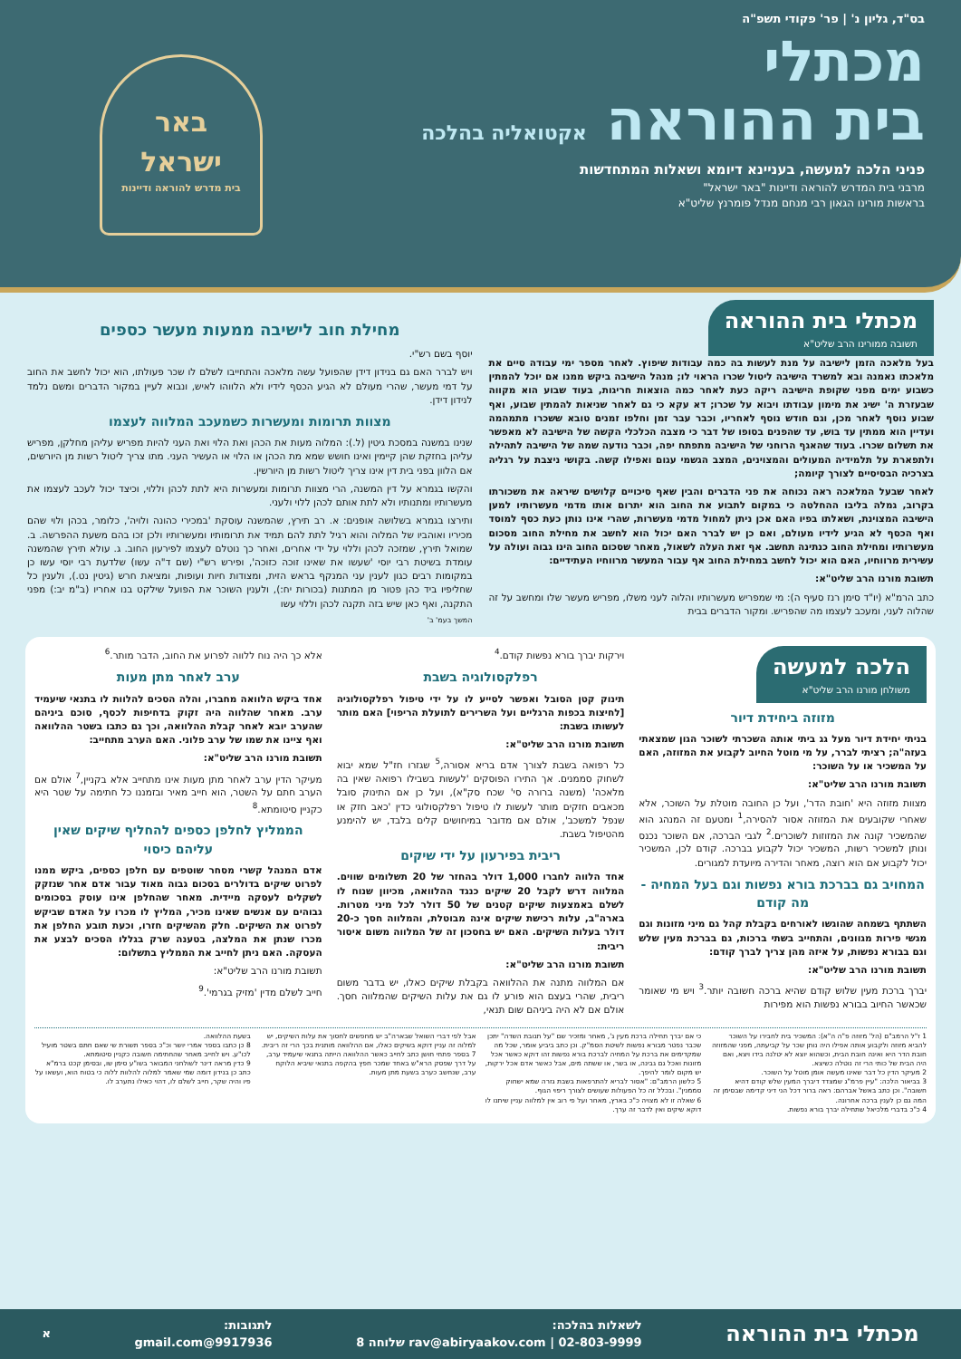בס"ד, גליון נ' | פר' פקודי תשפ"ה
מכתלי
בית ההוראה אקטואליה בהלכה
פניני הלכה למעשה, בעניינא דיומא ושאלות המתחדשות
מרבני בית המדרש להוראה ודיינות "באר ישראל"
בראשות מורינו הגאון רבי מנחם מנדל פומרנץ שליט"א
באר
ישראל
בית מדרש להוראה ודיינות
מכתלי בית ההוראה תשובה ממורינו הרב שליט"א
בעל מלאכה הזמן לישיבה על מנת לעשות בה כמה עבודות שיפוץ. לאחר מספר ימי עבודה סיים את מלאכתו נאמנה ובא למשרד הישיבה ליטול שכרו הראוי לו; מנהל הישיבה ביקש ממנו אם יוכל להמתין כשבוע ימים מפני שקופת הישיבה ריקה כעת לאחר כמה הוצאות חריגות, בעוד שבוע הוא מקווה שבעזרת ה' ישיג את מימון עבודתו ויבוא על שכרו; דא עקא כי גם לאחר שניאות להמתין שבוע, ואף שבוע נוסף לאחר מכן, וגם חודש נוסף לאחריו, וכבר עבר זמן וחלפו זמנים טובא ששכרו מתמהמה ועדיין הוא ממתין עד בוש, עד שהפנים בסופו של דבר כי מצבה הכלכלי הקשה של הישיבה לא מאפשר את תשלום שכרו. בעוד שהאגף הרוחני של הישיבה מתפתח יפה, וכבר נודעה שמה של הישיבה לתהילה ולתפארת על תלמידיה המעולים והמצוינים, המצב הגשמי עגום ואפילו קשה. בקושי ניצבת על רגליה בצרכיה הבסיסיים לצורך קיומה;
לאחר שבעל המלאכה ראה נכוחה את פני הדברים והבין שאף סיכויים קלושים שיראה את משכורתו בקרוב, גמלה בליבו ההחלטה כי במקום לתבוע את החוב הוא יתרום אותו מדמי מעשרותיו למען הישיבה המצוינת, ושאלתו בפיו האם אכן ניתן למחול מדמי מעשרות, שהרי אינו נותן כעת כסף למוסד ואף הכסף לא הגיע לידיו מעולם, ואם כן יש לברר האם יכול הוא לחשב את מחילת החוב מסכום מעשרותיו ומחילת החוב כנתינה תחשב. אף זאת העלה לשאול, מאחר שסכום החוב הינו גבוה ועולה על עשירית מרווחיו, האם הוא יכול לחשב במחילת החוב אף עבור המעשר מרווחיו העתידיים:
תשובת מורנו הרב שליט"א:
כתב הרמ"א (יו"ד סימן רנז סעיף ה): מי שמפריש מעשרותיו והלוה לעני משלו, מפריש מעשר שלו ומחשב על זה שהלוה לעני, ומעכב לעצמו מה שהפריש. ומקור הדברים בבית
מחילת חוב לישיבה ממעות מעשר כספים
יוסף בשם רש"י.
ויש לברר האם גם בנידון דידן שהפועל עשה מלאכה והתחייבו לשלם לו שכר פעולתו, הוא יכול לחשב את החוב על דמי מעשר, שהרי מעולם לא הגיע הכסף לידיו ולא הלווהו לאיש, ונבוא לעיין במקור הדברים ומשם נלמד לנידון דידן.
מצוות תרומות ומעשרות כשמעכב המלווה לעצמו
שנינו במשנה במסכת גיטין (ל.): המלוה מעות את הכהן ואת הלוי ואת העני להיות מפריש עליהן מחלקן, מפריש עליהן בחזקת שהן קיימין ואינו חושש שמא מת הכהן או הלוי או העשיר העני. מתו צריך ליטול רשות מן היורשים, אם הלוון בפני בית דין אינו צריך ליטול רשות מן היורשין.
והקשו בגמרא על דין המשנה, הרי מצוות תרומות ומעשרות היא לתת לכהן וללוי, וכיצד יכול לעכב לעצמו את מעשרותיו ומתנותיו ולא לתת אותם לכהן ללוי ולעני.
ותירצו בגמרא בשלושה אופנים: א. רב תירץ, שהמשנה עוסקת 'במכירי כהונה ולויה', כלומר, בכהן ולוי שהם מכיריו ואוהביו של המלוה והוא רגיל לתת להם תמיד את תרומותיו ומעשרותיו ולכן זכו בהם משעת ההפרשה. ב. שמואל תירץ, שמזכה לכהן וללוי על ידי אחרים, ואחר כך נוטלם לעצמו לפירעון החוב. ג. עולא תירץ שהמשנה עומדת בשיטת רבי יוסי 'שעשו את שאינו זוכה כזוכה', ופירש רש"י (שם ד"ה עשו) שלדעת רבי יוסי עשו כן במקומות רבים כגון לענין עני המנקף בראש הזית, ומצודות חיות ועופות, ומציאת חרש (גיטין נט.), ולענין כל שחליפיו ביד כהן פטור מן המתנות (בכורות יח:), ולענין השוכר את הפועל שילקט בנו אחריו (ב"מ יב:) מפני התקנה, ואף כאן שיש בזה תקנה לכהן וללוי עשו
המשך בעמ' ב'
הלכה למעשה משולחן מורנו הרב שליט"א
מזוזה ביחידת דיור
בניתי יחידת דיור מעל גג ביתי אותה השכרתי לשוכר הגון שמצאתי בעזה"ה; רציתי לברר, על מי מוטל החיוב לקבוע את המזוזה, האם על המשכיר או על השוכר:
תשובת מורנו הרב שליט"א:
מצוות מזוזה היא 'חובת הדר', ועל כן החובה מוטלת על השוכר, אלא שאחרי שקובעים את המזוזה אסור להסירה,<sup>1</sup> ומטעם זה המנהג הוא שהמשכיר קונה את המזוזות לשוכרים.<sup>2</sup> לגבי הברכה, אם השוכר נכנס ונותן למשכיר רשות, המשכיר יכול לקבוע בברכה. קודם לכן, המשכיר יכול לקבוע אם הוא רוצה, מאחר והדירה מיועדת למגורים.
המחויב גם בברכת בורא נפשות וגם בעל המחיה - מה קודם
השתתף בשמחה שהוגשו לאורחים בקבלת קהל גם מיני מזונות וגם מגשי פירות מגוונים, והתחייב בשתי ברכות, גם בברכת מעין שלש וגם בבורא נפשות, על איזה מהן צריך לברך קודם:
תשובת מורנו הרב שליט"א:
יברך ברכת מעין שלוש קודם שהיא ברכה חשובה יותר.<sup>3</sup> ויש מי שאומר שכאשר החיוב בבורא נפשות הוא מפירות
וירקות יברך בורא נפשות קודם.<sup>4</sup>
רפלקסולוגיה בשבת
תינוק קטן הסובל ואפשר לסייע לו על ידי טיפול רפלקסולוגיה [לחיצות בכפות הרגליים ועל השרירים לתועלת הריפוי] האם מותר לעשותו בשבת:
תשובת מורנו הרב שליט"א:
כל רפואה בשבת לצורך אדם בריא אסורה,<sup>5</sup> שגזרו חז"ל שמא יבוא לשחוק סממנים. אך התירו הפוסקים 'לעשות בשבילו רפואה שאין בה מלאכה' (משנה ברורה סי' שכח סק"א), ועל כן אם התינוק סובל מכאבים חזקים מותר לעשות לו טיפול רפלקסולוגי כדין 'כאב חזק או שנפל למשכב', אולם אם מדובר במיחושים קלים בלבד, יש להימנע מהטיפול בשבת.
ריבית בפירעון על ידי שיקים
אחד הלווה לחברו 1,000 דולר בהחזר של 20 תשלומים שווים. המלווה דרש לקבל 20 שיקים כנגד ההלוואה, מכיוון שנוח לו לשלם באמצעות שיקים קטנים של 50 דולר לכל מיני מטרות. בארה"ב, עלות רכישת שיקים אינה מבוטלת, והמלווה חסך כ-20 דולר בעלות השיקים. האם יש בחסכון זה של המלווה משום איסור ריבית:
תשובת מורנו הרב שליט"א:
אם המלווה מתנה את ההלוואה בקבלת שיקים כאלו, יש בדבר משום ריבית, שהרי בעצם הוא פורע לו גם את עלות השיקים שהמלווה חסך. אולם אם לא היה ביניהם שום תנאי,
אלא כך היה נוח ללווה לפרוע את החוב, הדבר מותר.<sup>6</sup>
ערב לאחר מתן מעות
אחד ביקש הלוואה מחברו, והלה הסכים להלוות לו בתנאי שיעמיד ערב. מאחר שהלווה היה זקוק בדחיפות לכסף, סוכם ביניהם שהערב יובא לאחר קבלת ההלוואה, וכך גם כתבו בשטר ההלוואה ואף ציינו את שמו של ערב פלוני. האם הערב מתחייב:
תשובת מורנו הרב שליט"א:
מעיקר הדין ערב לאחר מתן מעות אינו מתחייב אלא בקניין,<sup>7</sup> אולם אם הערב חתם על השטר, הוא חייב מאיר ובזמננו כל חתימה על שטר היא כקניין סיטומתא.<sup>8</sup>
הממליץ לחלפן כספים להחליף שיקים שאין עליהם כיסוי
אדם המנהל קשרי מסחר שוטפים עם חלפן כספים, ביקש ממנו לפרוט שיקים בדולרים בסכום גבוה מאוד עבור אדם אחר שנזקק לשקלים לעסקה מיידית. מאחר שהחלפן אינו עוסק בסכומים גבוהים עם אנשים שאינו מכיר, המליץ לו מכרו על האדם שביקש לפרוט את השיקים. חלק מהשיקים חזרו, וכעת תובע החלפן את מכרו שנתן את המלצה, בטענה שרק בגללו הסכים לבצע את העסקה. האם ניתן לחייב את הממליץ בתשלום:
תשובת מורנו הרב שליט"א:
חייב לשלם מדין 'מזיק בגרמי'.<sup>9</sup>
1 ז"ל הרמב"ם (הל' מזוזה פ"ה ה"א): המשכיר בית לחבירו על השוכר להביא מזוזה ולקבוע אותה אפילו היה נותן שכר על קביעתה, מפני שהמזוזה חובת הדר היא ואינה חובת הבית, וכשהוא יוצא לא יטלנה בידו ויצא, ואם היה הבית של כותי הרי זה נוטלה כשיצא.
2 מעיקר הדין כל דבר שאינו מעשה אומן מוטל על השוכר.
3 בביאור הלכה: "עיין פרמ"ג שמצדד דיברך המעין שלש קודם דהיא חשובה". וכן כתב באשל אברהם: ראה ברור דכל הני דיני קדימה שבסימן זה המה גם כן לענין ברכה אחרונה.
4 כ"כ בדברי מלכיאל שתחילה יברך בורא נפשות.
כי אם יברך תחילה ברכת מעין ג', מאחר ומזכיר שם "על תנובת השדה" יתכן שכבר נפטר מבורא נפשות לשיטת הסמ"ק. וכן כתב ביביע אומר, שכל מה שמקדימים את ברכת על המחיה לברכת בורא נפשות זהו דוקא כאשר אכל מזונות ואכל גם גבינה, או בשר, או ששתה מים, אבל כאשר אדם אכל ירקות, יש מקום לומר להיפך.
5 כלשון הרמב"ם: "אסור לבריא להתרפאות בשבת גזרה שמא ישחוק סממנין". ובכלל זה כל הפעולות שעושים לצורך ריפוי הגוף.
6 שאלה זו לא מצויה כ"כ בארץ, מאחר ועל פי רוב אין למלווה עניין שיתנו לו דוקא שיקים ואין לדבר זה ערך.
אבל לפי דברי השואל שבארה"ב יש מחפשים לחסוך את עלות השיקים, יש למלוה זה עניין דוקא בשיקים כאלו, אם ההלוואה מותנית בכך הרי זה ריבית.
7 בספר פתחי חושן כתב לחייב כאשר ההלוואה הייתה בתנאי שיעמיד ערב, על דרך שפסק הרא"ש באחד שמכר חפץ בהקפה בתנאי שיביא הלוקח ערב, שנחשב כערב בשעת מתן מעות.
בשעת ההלוואה.
8 כן כתבו בספר אמרי יושר וכ"כ בספר תשורת שי שאם חתם בשטר מועיל לכו"ע. ויש לחייב מאחר שהחתימה חשובה כקניין סיטומתא.
9 כדין מראה דינר לשולחני המבואר בשו"ע סימן שו, ובסימן קכט ברמ"א כתב כן בנידון דומה שמי שאמר למלוה להלוות ללוה כי בטוח הוא, ועשאו על פיו והיה שקר, חייב לשלם לו, דהוי כאילו נתערב לו.
מכתלי בית ההוראה לשאלות בהלכה:
rav@abiryaakov.com | 02-803-9999 שלוחה 8 לתגובות:
9917936@gmail.com א